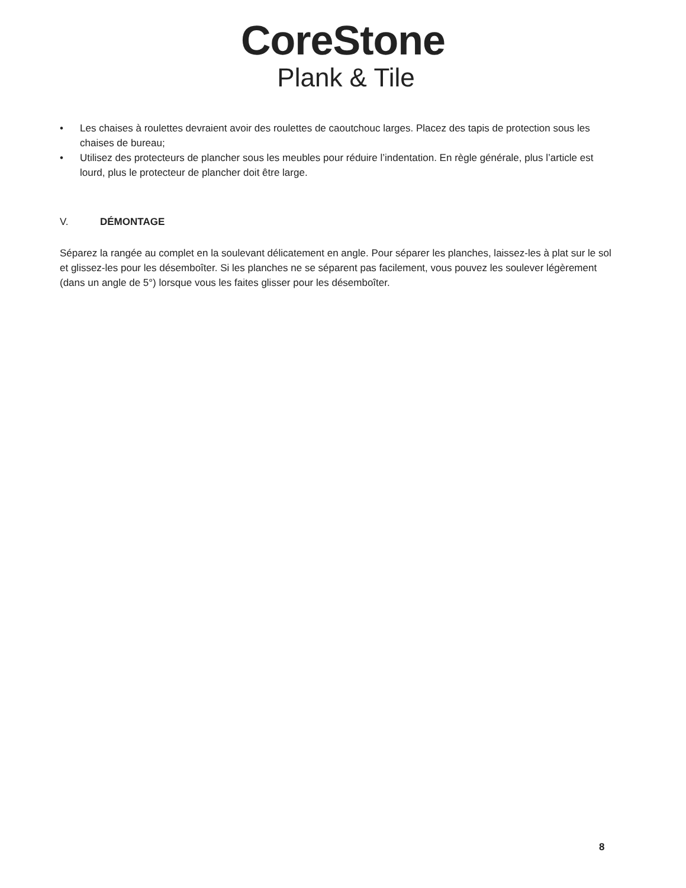CoreStone
Plank & Tile
• Les chaises à roulettes devraient avoir des roulettes de caoutchouc larges. Placez des tapis de protection sous les chaises de bureau;
• Utilisez des protecteurs de plancher sous les meubles pour réduire l’indentation. En règle générale, plus l’article est lourd, plus le protecteur de plancher doit être large.
V. DÉMONTAGE
Séparez la rangée au complet en la soulevant délicatement en angle. Pour séparer les planches, laissez-les à plat sur le sol et glissez-les pour les désemboîter. Si les planches ne se séparent pas facilement, vous pouvez les soulever légèrement (dans un angle de 5°) lorsque vous les faites glisser pour les désemboîter.
8